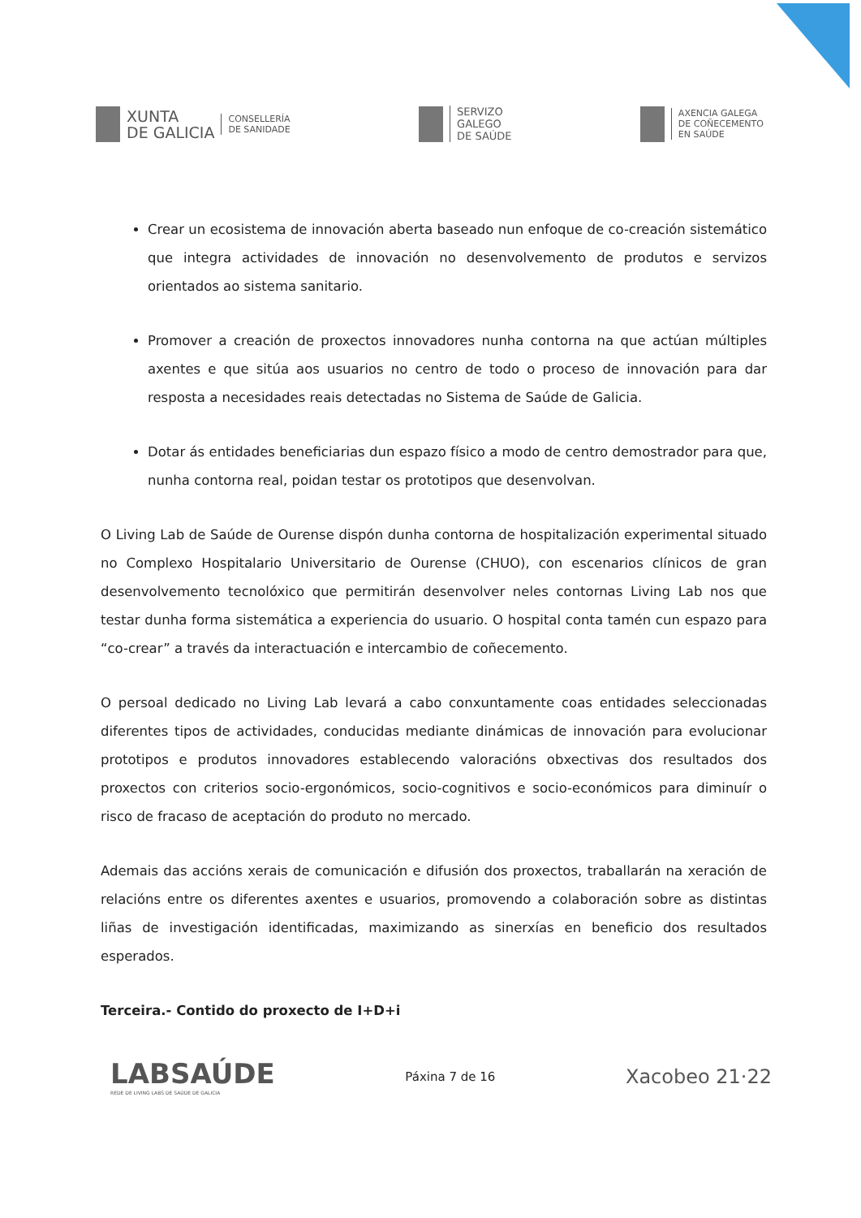XUNTA
DE GALICIA
CONSELLERÍA
DE SANIDADE
SERVIZO
GALEGO
DE SAÚDE
AXENCIA GALEGA
DE COÑECEMENTO
EN SAÚDE
Crear un ecosistema de innovación aberta baseado nun enfoque de co-creación sistemático que integra actividades de innovación no desenvolvemento de produtos e servizos orientados ao sistema sanitario.
Promover a creación de proxectos innovadores nunha contorna na que actúan múltiples axentes e que sitúa aos usuarios no centro de todo o proceso de innovación para dar resposta a necesidades reais detectadas no Sistema de Saúde de Galicia.
Dotar ás entidades beneficiarias dun espazo físico a modo de centro demostrador para que, nunha contorna real, poidan testar os prototipos que desenvolvan.
O Living Lab de Saúde de Ourense dispón dunha contorna de hospitalización experimental situado no Complexo Hospitalario Universitario de Ourense (CHUO), con escenarios clínicos de gran desenvolvemento tecnolóxico que permitirán desenvolver neles contornas Living Lab nos que testar dunha forma sistemática a experiencia do usuario. O hospital conta tamén cun espazo para “co-crear” a través da interactuación e intercambio de coñecemento.
O persoal dedicado no Living Lab levará a cabo conxuntamente coas entidades seleccionadas diferentes tipos de actividades, conducidas mediante dinámicas de innovación para evolucionar prototipos e produtos innovadores establecendo valoracións obxectivas dos resultados dos proxectos con criterios socio-ergonómicos, socio-cognitivos e socio-económicos para diminuír o risco de fracaso de aceptación do produto no mercado.
Ademais das accións xerais de comunicación e difusión dos proxectos, traballarán na xeración de relacións entre os diferentes axentes e usuarios, promovendo a colaboración sobre as distintas liñas de investigación identificadas, maximizando as sinerxías en beneficio dos resultados esperados.
Terceira.- Contido do proxecto de I+D+i
LABSAÚDE
REDE DE LIVING LABS DE SAÚDE DE GALICIA
Páxina 7 de 16
Xacobeo 21·22